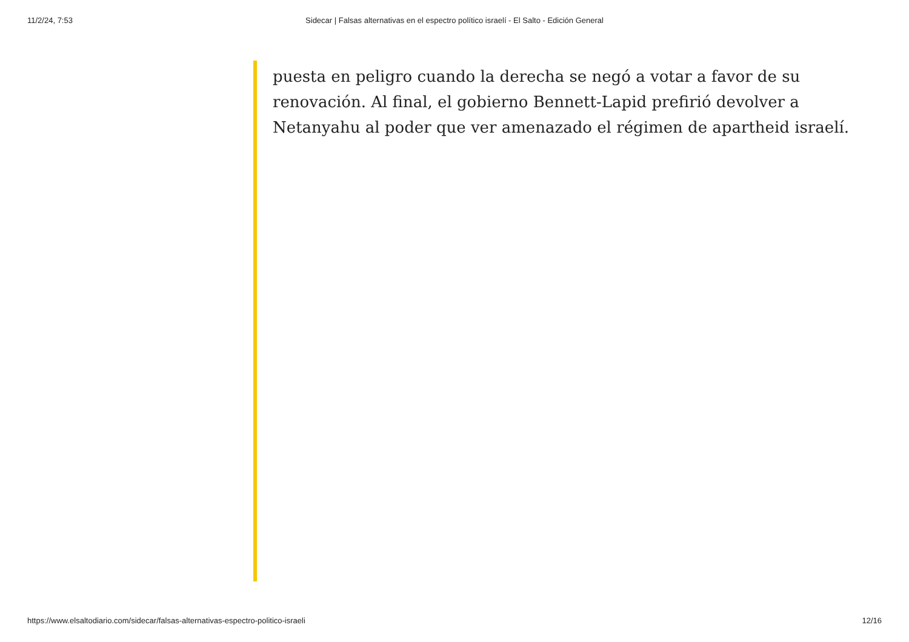11/2/24, 7:53 Sidecar | Falsas alternativas en el espectro político israelí - El Salto - Edición General
puesta en peligro cuando la derecha se negó a votar a favor de su renovación. Al final, el gobierno Bennett-Lapid prefirió devolver a Netanyahu al poder que ver amenazado el régimen de apartheid israelí.
https://www.elsaltodiario.com/sidecar/falsas-alternativas-espectro-politico-israeli 12/16